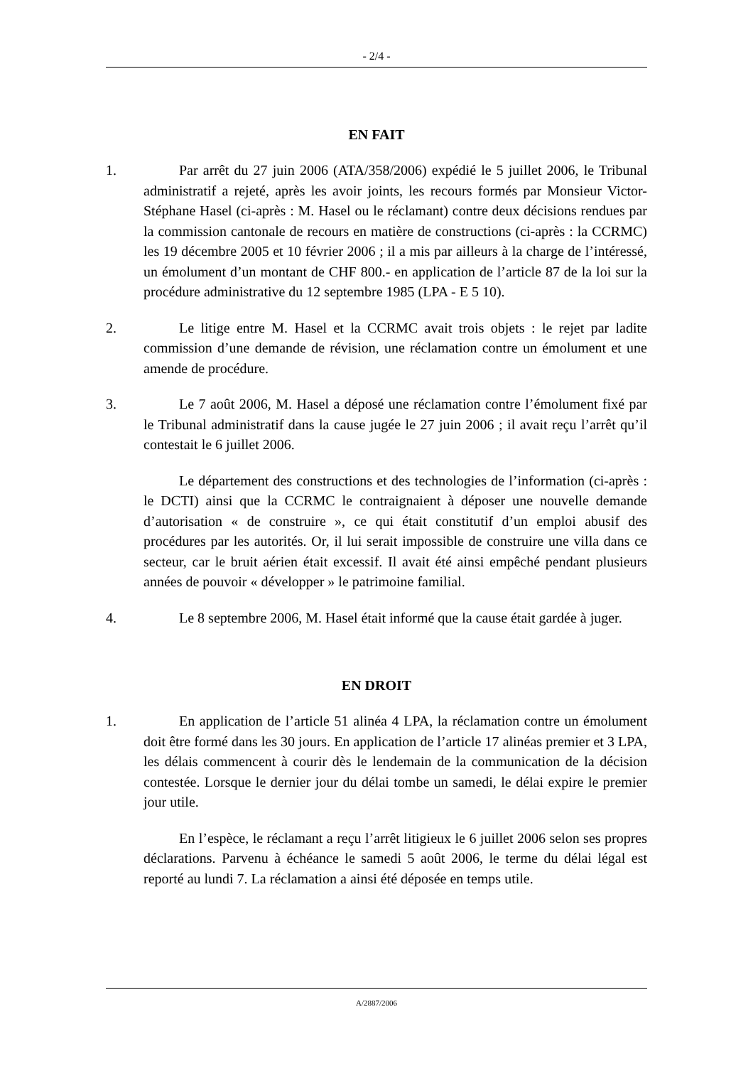- 2/4 -
EN FAIT
1. Par arrêt du 27 juin 2006 (ATA/358/2006) expédié le 5 juillet 2006, le Tribunal administratif a rejeté, après les avoir joints, les recours formés par Monsieur Victor-Stéphane Hasel (ci-après : M. Hasel ou le réclamant) contre deux décisions rendues par la commission cantonale de recours en matière de constructions (ci-après : la CCRMC) les 19 décembre 2005 et 10 février 2006 ; il a mis par ailleurs à la charge de l’intéressé, un émolument d’un montant de CHF 800.- en application de l’article 87 de la loi sur la procédure administrative du 12 septembre 1985 (LPA - E 5 10).
2. Le litige entre M. Hasel et la CCRMC avait trois objets : le rejet par ladite commission d’une demande de révision, une réclamation contre un émolument et une amende de procédure.
3. Le 7 août 2006, M. Hasel a déposé une réclamation contre l’émolument fixé par le Tribunal administratif dans la cause jugée le 27 juin 2006 ; il avait reçu l’arrêt qu’il contestait le 6 juillet 2006.
Le département des constructions et des technologies de l’information (ci-après : le DCTI) ainsi que la CCRMC le contraignaient à déposer une nouvelle demande d’autorisation « de construire », ce qui était constitutif d’un emploi abusif des procédures par les autorités. Or, il lui serait impossible de construire une villa dans ce secteur, car le bruit aérien était excessif. Il avait été ainsi empêché pendant plusieurs années de pouvoir « développer » le patrimoine familial.
4. Le 8 septembre 2006, M. Hasel était informé que la cause était gardée à juger.
EN DROIT
1. En application de l’article 51 alinéa 4 LPA, la réclamation contre un émolument doit être formé dans les 30 jours. En application de l’article 17 alinéas premier et 3 LPA, les délais commencent à courir dès le lendemain de la communication de la décision contestée. Lorsque le dernier jour du délai tombe un samedi, le délai expire le premier jour utile.
En l’espèce, le réclamant a reçu l’arrêt litigieux le 6 juillet 2006 selon ses propres déclarations. Parvenu à échéance le samedi 5 août 2006, le terme du délai légal est reporté au lundi 7. La réclamation a ainsi été déposée en temps utile.
A/2887/2006